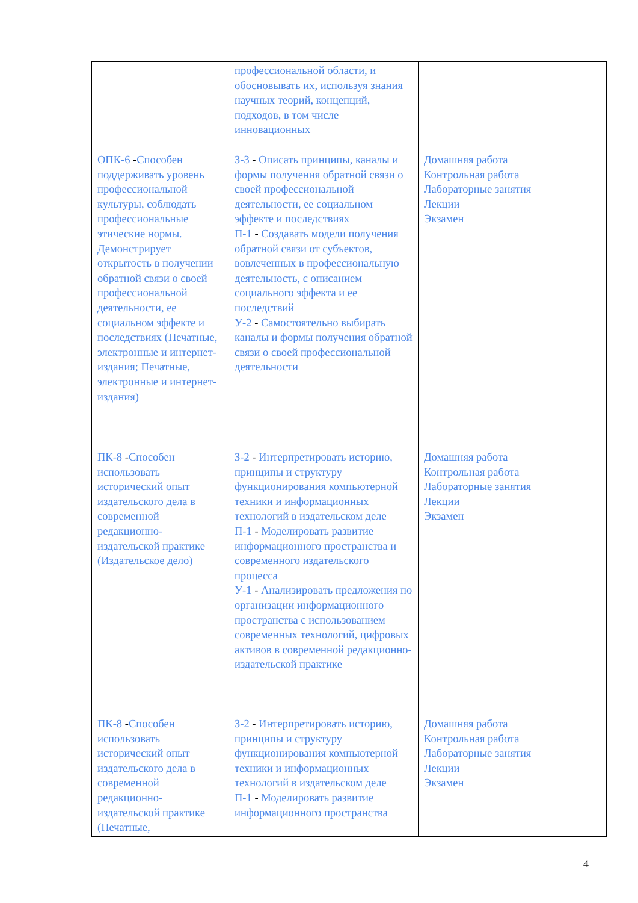| | профессиональной области, и обосновывать их, используя знания научных теорий, концепций, подходов, в том числе инновационных | |
| ОПК-6 - Способен поддерживать уровень профессиональной культуры, соблюдать профессиональные этические нормы. Демонстрирует открытость в получении обратной связи о своей профессиональной деятельности, ее социальном эффекте и последствиях (Печатные, электронные и интернет-издания; Печатные, электронные и интернет-издания) | З-3 - Описать принципы, каналы и формы получения обратной связи о своей профессиональной деятельности, ее социальном эффекте и последствиях П-1 - Создавать модели получения обратной связи от субъектов, вовлеченных в профессиональную деятельность, с описанием социального эффекта и ее последствий У-2 - Самостоятельно выбирать каналы и формы получения обратной связи о своей профессиональной деятельности | Домашняя работа Контрольная работа Лабораторные занятия Лекции Экзамен |
| ПК-8 - Способен использовать исторический опыт издательского дела в современной редакционно-издательской практике (Издательское дело) | З-2 - Интерпретировать историю, принципы и структуру функционирования компьютерной техники и информационных технологий в издательском деле П-1 - Моделировать развитие информационного пространства и современного издательского процесса У-1 - Анализировать предложения по организации информационного пространства с использованием современных технологий, цифровых активов в современной редакционно-издательской практике | Домашняя работа Контрольная работа Лабораторные занятия Лекции Экзамен |
| ПК-8 - Способен использовать исторический опыт издательского дела в современной редакционно-издательской практике (Печатные, | З-2 - Интерпретировать историю, принципы и структуру функционирования компьютерной техники и информационных технологий в издательском деле П-1 - Моделировать развитие информационного пространства | Домашняя работа Контрольная работа Лабораторные занятия Лекции Экзамен |
4